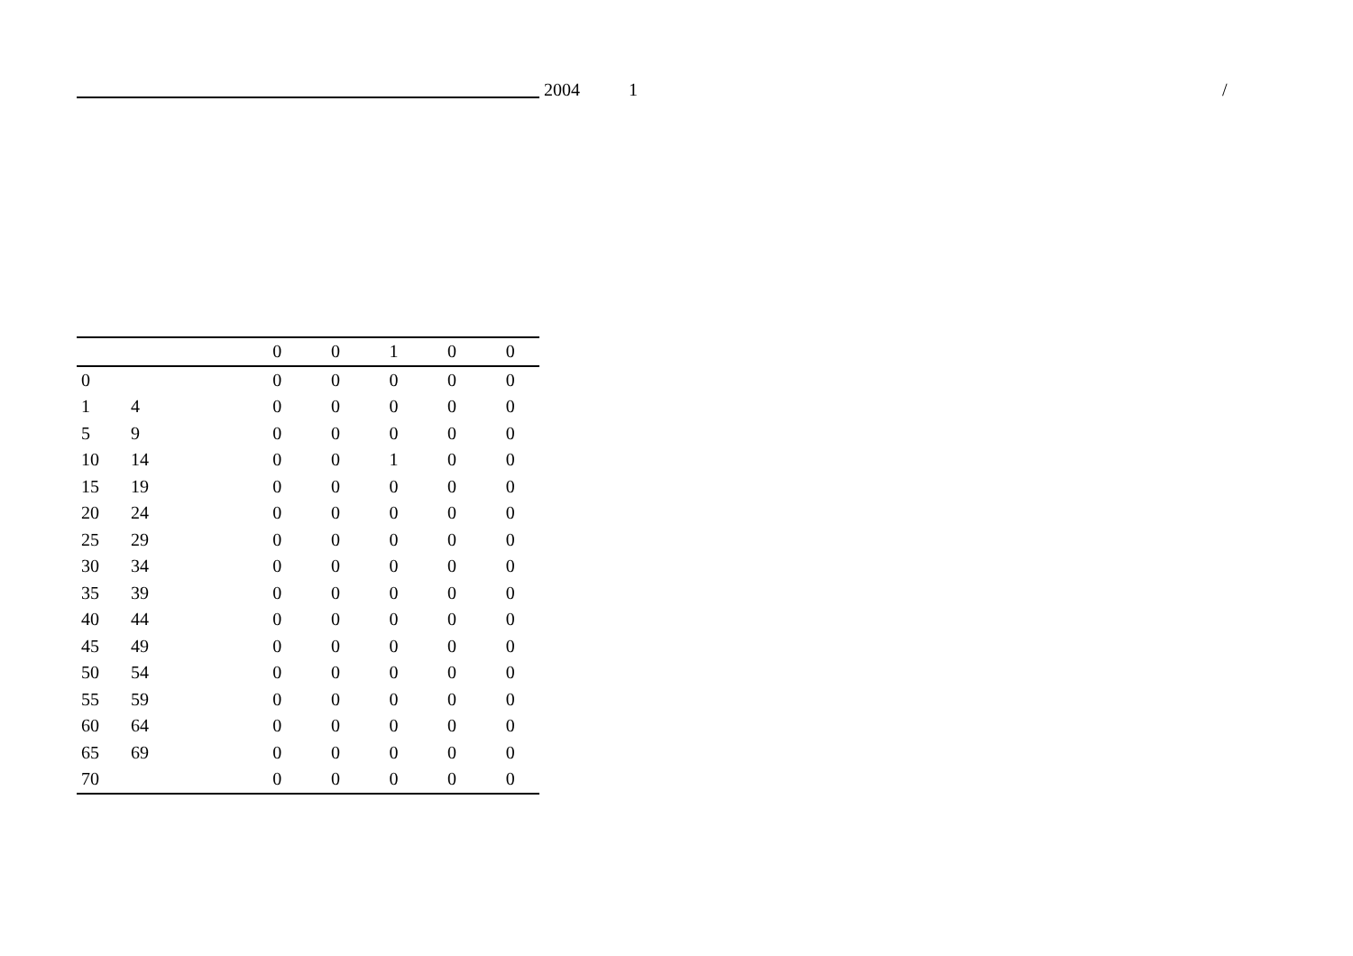2004 1 /
| | | 0 | 0 | 1 | 0 | 0 |
| 0 | | 0 | 0 | 0 | 0 | 0 |
| 1 | 4 | 0 | 0 | 0 | 0 | 0 |
| 5 | 9 | 0 | 0 | 0 | 0 | 0 |
| 10 | 14 | 0 | 0 | 1 | 0 | 0 |
| 15 | 19 | 0 | 0 | 0 | 0 | 0 |
| 20 | 24 | 0 | 0 | 0 | 0 | 0 |
| 25 | 29 | 0 | 0 | 0 | 0 | 0 |
| 30 | 34 | 0 | 0 | 0 | 0 | 0 |
| 35 | 39 | 0 | 0 | 0 | 0 | 0 |
| 40 | 44 | 0 | 0 | 0 | 0 | 0 |
| 45 | 49 | 0 | 0 | 0 | 0 | 0 |
| 50 | 54 | 0 | 0 | 0 | 0 | 0 |
| 55 | 59 | 0 | 0 | 0 | 0 | 0 |
| 60 | 64 | 0 | 0 | 0 | 0 | 0 |
| 65 | 69 | 0 | 0 | 0 | 0 | 0 |
| 70 | | 0 | 0 | 0 | 0 | 0 |